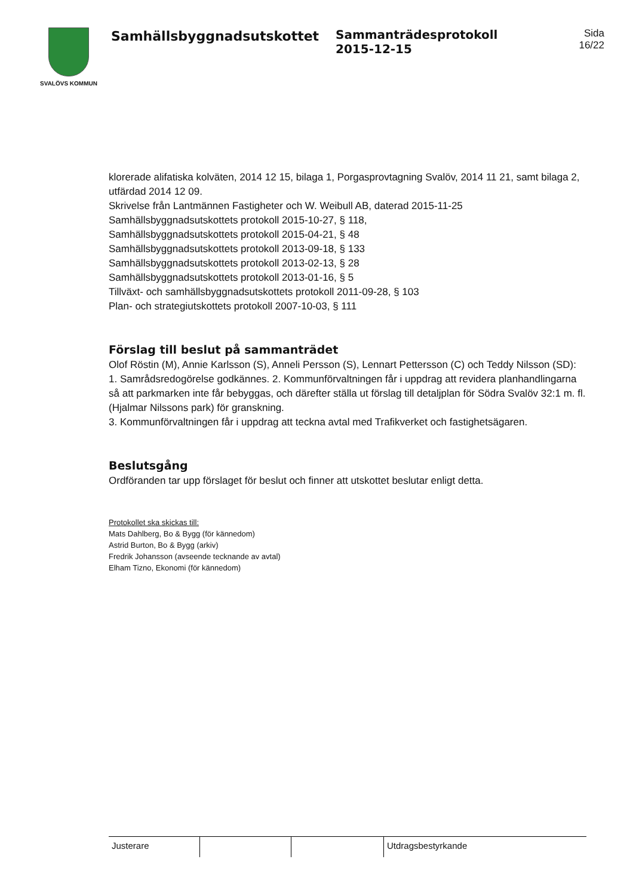SVALÖVS KOMMUN
Samhällsbyggnadsutskottet Sammanträdesprotokoll
2015-12-15
Sida
16/22
klorerade alifatiska kolväten, 2014 12 15, bilaga 1, Porgasprovtagning Svalöv, 2014 11 21, samt bilaga 2, utfärdad 2014 12 09.
Skrivelse från Lantmännen Fastigheter och W. Weibull AB, daterad 2015-11-25
Samhällsbyggnadsutskottets protokoll 2015-10-27, § 118,
Samhällsbyggnadsutskottets protokoll 2015-04-21, § 48
Samhällsbyggnadsutskottets protokoll 2013-09-18, § 133
Samhällsbyggnadsutskottets protokoll 2013-02-13, § 28
Samhällsbyggnadsutskottets protokoll 2013-01-16, § 5
Tillväxt- och samhällsbyggnadsutskottets protokoll 2011-09-28, § 103
Plan- och strategiutskottets protokoll 2007-10-03, § 111
Förslag till beslut på sammanträdet
Olof Röstin (M), Annie Karlsson (S), Anneli Persson (S), Lennart Pettersson (C) och Teddy Nilsson (SD): 1. Samrådsredogörelse godkännes. 2. Kommunförvaltningen får i uppdrag att revidera planhandlingarna så att parkmarken inte får bebyggas, och därefter ställa ut förslag till detaljplan för Södra Svalöv 32:1 m. fl. (Hjalmar Nilssons park) för granskning.
3. Kommunförvaltningen får i uppdrag att teckna avtal med Trafikverket och fastighetsägaren.
Beslutsgång
Ordföranden tar upp förslaget för beslut och finner att utskottet beslutar enligt detta.
Protokollet ska skickas till:
Mats Dahlberg, Bo & Bygg (för kännedom)
Astrid Burton, Bo & Bygg (arkiv)
Fredrik Johansson (avseende tecknande av avtal)
Elham Tizno, Ekonomi (för kännedom)
Justerare Utdragsbestyrkande